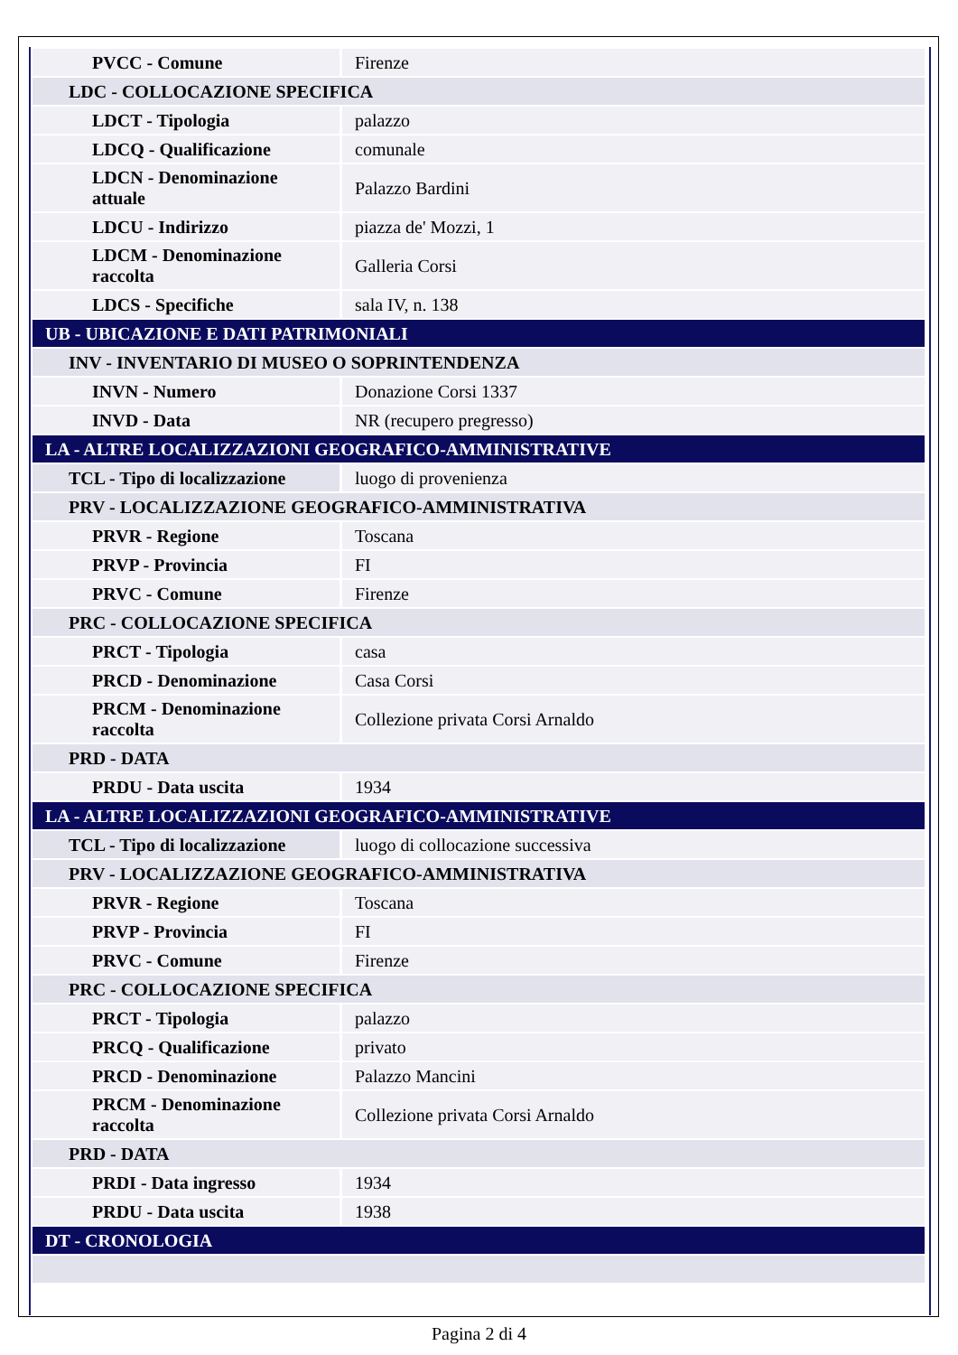| PVCC - Comune | Firenze |
| LDC - COLLOCAZIONE SPECIFICA | |
| LDCT - Tipologia | palazzo |
| LDCQ - Qualificazione | comunale |
| LDCN - Denominazione attuale | Palazzo Bardini |
| LDCU - Indirizzo | piazza de' Mozzi, 1 |
| LDCM - Denominazione raccolta | Galleria Corsi |
| LDCS - Specifiche | sala IV, n. 138 |
| UB - UBICAZIONE E DATI PATRIMONIALI | |
| INV - INVENTARIO DI MUSEO O SOPRINTENDENZA | |
| INVN - Numero | Donazione Corsi 1337 |
| INVD - Data | NR (recupero pregresso) |
| LA - ALTRE LOCALIZZAZIONI GEOGRAFICO-AMMINISTRATIVE | |
| TCL - Tipo di localizzazione | luogo di provenienza |
| PRV - LOCALIZZAZIONE GEOGRAFICO-AMMINISTRATIVA | |
| PRVR - Regione | Toscana |
| PRVP - Provincia | FI |
| PRVC - Comune | Firenze |
| PRC - COLLOCAZIONE SPECIFICA | |
| PRCT - Tipologia | casa |
| PRCD - Denominazione | Casa Corsi |
| PRCM - Denominazione raccolta | Collezione privata Corsi Arnaldo |
| PRD - DATA | |
| PRDU - Data uscita | 1934 |
| LA - ALTRE LOCALIZZAZIONI GEOGRAFICO-AMMINISTRATIVE | |
| TCL - Tipo di localizzazione | luogo di collocazione successiva |
| PRV - LOCALIZZAZIONE GEOGRAFICO-AMMINISTRATIVA | |
| PRVR - Regione | Toscana |
| PRVP - Provincia | FI |
| PRVC - Comune | Firenze |
| PRC - COLLOCAZIONE SPECIFICA | |
| PRCT - Tipologia | palazzo |
| PRCQ - Qualificazione | privato |
| PRCD - Denominazione | Palazzo Mancini |
| PRCM - Denominazione raccolta | Collezione privata Corsi Arnaldo |
| PRD - DATA | |
| PRDI - Data ingresso | 1934 |
| PRDU - Data uscita | 1938 |
| DT - CRONOLOGIA | |
Pagina 2 di 4